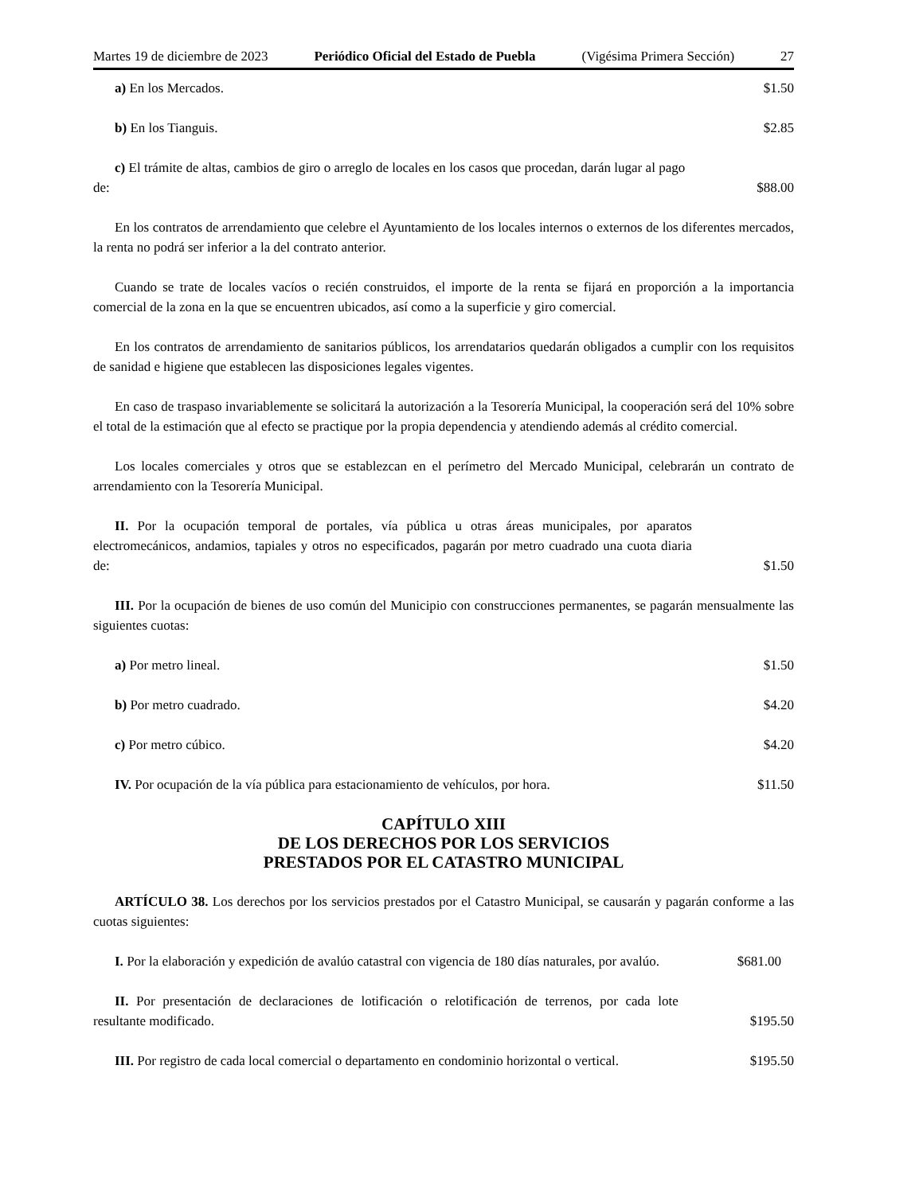Martes 19 de diciembre de 2023 Periódico Oficial del Estado de Puebla (Vigésima Primera Sección) 27
a) En los Mercados.
$1.50
b) En los Tianguis.
$2.85
c) El trámite de altas, cambios de giro o arreglo de locales en los casos que procedan, darán lugar al pago de:
$88.00
En los contratos de arrendamiento que celebre el Ayuntamiento de los locales internos o externos de los diferentes mercados, la renta no podrá ser inferior a la del contrato anterior.
Cuando se trate de locales vacíos o recién construidos, el importe de la renta se fijará en proporción a la importancia comercial de la zona en la que se encuentren ubicados, así como a la superficie y giro comercial.
En los contratos de arrendamiento de sanitarios públicos, los arrendatarios quedarán obligados a cumplir con los requisitos de sanidad e higiene que establecen las disposiciones legales vigentes.
En caso de traspaso invariablemente se solicitará la autorización a la Tesorería Municipal, la cooperación será del 10% sobre el total de la estimación que al efecto se practique por la propia dependencia y atendiendo además al crédito comercial.
Los locales comerciales y otros que se establezcan en el perímetro del Mercado Municipal, celebrarán un contrato de arrendamiento con la Tesorería Municipal.
II. Por la ocupación temporal de portales, vía pública u otras áreas municipales, por aparatos electromecánicos, andamios, tapiales y otros no especificados, pagarán por metro cuadrado una cuota diaria de:
$1.50
III. Por la ocupación de bienes de uso común del Municipio con construcciones permanentes, se pagarán mensualmente las siguientes cuotas:
a) Por metro lineal.
$1.50
b) Por metro cuadrado.
$4.20
c) Por metro cúbico.
$4.20
IV. Por ocupación de la vía pública para estacionamiento de vehículos, por hora.
$11.50
CAPÍTULO XIII
DE LOS DERECHOS POR LOS SERVICIOS
PRESTADOS POR EL CATASTRO MUNICIPAL
ARTÍCULO 38. Los derechos por los servicios prestados por el Catastro Municipal, se causarán y pagarán conforme a las cuotas siguientes:
I. Por la elaboración y expedición de avalúo catastral con vigencia de 180 días naturales, por avalúo.
$681.00
II. Por presentación de declaraciones de lotificación o relotificación de terrenos, por cada lote resultante modificado.
$195.50
III. Por registro de cada local comercial o departamento en condominio horizontal o vertical.
$195.50